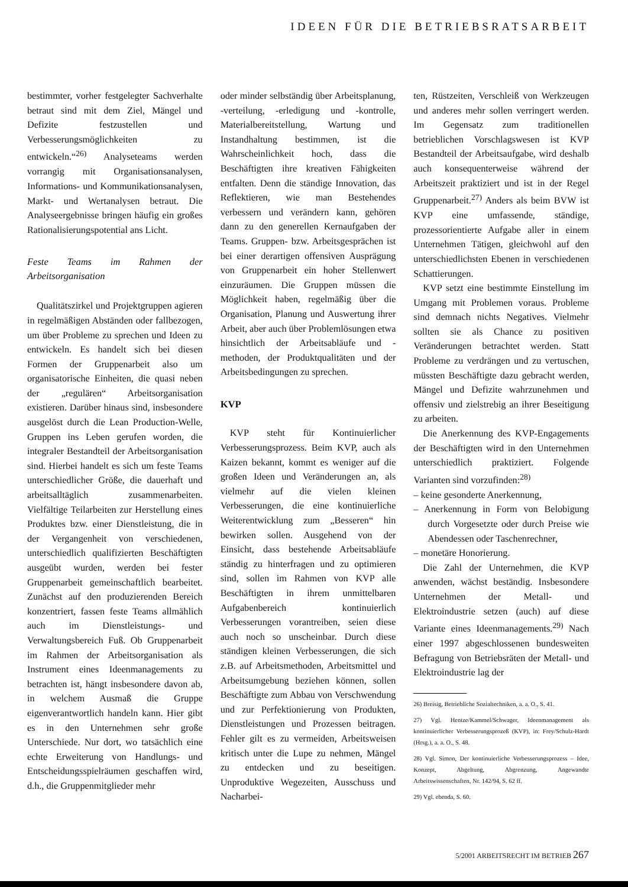IDEEN FÜR DIE BETRIEBSRATSARBEIT
bestimmter, vorher festgelegter Sachverhalte betraut sind mit dem Ziel, Mängel und Defizite festzustellen und Verbesserungsmöglichkeiten zu entwickeln.“<sup>26)</sup> Analyseteams werden vorrangig mit Organisationsanalysen, Informations- und Kommunikationsanalysen, Markt- und Wertanalysen betraut. Die Analyseergebnisse bringen häufig ein großes Rationalisierungspotential ans Licht.
Feste Teams im Rahmen der Arbeitsorganisation
Qualitätszirkel und Projektgruppen agieren in regelmäßigen Abständen oder fallbezogen, um über Probleme zu sprechen und Ideen zu entwickeln. Es handelt sich bei diesen Formen der Gruppenarbeit also um organisatorische Einheiten, die quasi neben der „regulären“ Arbeitsorganisation existieren. Darüber hinaus sind, insbesondere ausgelöst durch die Lean Production-Welle, Gruppen ins Leben gerufen worden, die integraler Bestandteil der Arbeitsorganisation sind. Hierbei handelt es sich um feste Teams unterschiedlicher Größe, die dauerhaft und arbeitsalltäglich zusammenarbeiten. Vielfältige Teilarbeiten zur Herstellung eines Produktes bzw. einer Dienstleistung, die in der Vergangenheit von verschiedenen, unterschiedlich qualifizierten Beschäftigten ausgeübt wurden, werden bei fester Gruppenarbeit gemeinschaftlich bearbeitet. Zunächst auf den produzierenden Bereich konzentriert, fassen feste Teams allmählich auch im Dienstleistungs- und Verwaltungsbereich Fuß. Ob Gruppenarbeit im Rahmen der Arbeitsorganisation als Instrument eines Ideenmanagements zu betrachten ist, hängt insbesondere davon ab, in welchem Ausmaß die Gruppe eigenverantwortlich handeln kann. Hier gibt es in den Unternehmen sehr große Unterschiede. Nur dort, wo tatsächlich eine echte Erweiterung von Handlungs- und Entscheidungsspielräumen geschaffen wird, d.h., die Gruppenmitglieder mehr
oder minder selbständig über Arbeitsplanung, -verteilung, -erledigung und -kontrolle, Materialbereitstellung, Wartung und Instandhaltung bestimmen, ist die Wahrscheinlichkeit hoch, dass die Beschäftigten ihre kreativen Fähigkeiten entfalten. Denn die ständige Innovation, das Reflektieren, wie man Bestehendes verbessern und verändern kann, gehören dann zu den generellen Kernaufgaben der Teams. Gruppen- bzw. Arbeitsgesprächen ist bei einer derartigen offensiven Ausprägung von Gruppenarbeit ein hoher Stellenwert einzuräumen. Die Gruppen müssen die Möglichkeit haben, regelmäßig über die Organisation, Planung und Auswertung ihrer Arbeit, aber auch über Problemlösungen etwa hinsichtlich der Arbeitsabläufe und -methoden, der Produktqualitäten und der Arbeitsbedingungen zu sprechen.
KVP
KVP steht für Kontinuierlicher Verbesserungsprozess. Beim KVP, auch als Kaizen bekannt, kommt es weniger auf die großen Ideen und Veränderungen an, als vielmehr auf die vielen kleinen Verbesserungen, die eine kontinuierliche Weiterentwicklung zum „Besseren“ hin bewirken sollen. Ausgehend von der Einsicht, dass bestehende Arbeitsabläufe ständig zu hinterfragen und zu optimieren sind, sollen im Rahmen von KVP alle Beschäftigten in ihrem unmittelbaren Aufgabenbereich kontinuierlich Verbesserungen vorantreiben, seien diese auch noch so unscheinbar. Durch diese ständigen kleinen Verbesserungen, die sich z.B. auf Arbeitsmethoden, Arbeitsmittel und Arbeitsumgebung beziehen können, sollen Beschäftigte zum Abbau von Verschwendung und zur Perfektionierung von Produkten, Dienstleistungen und Prozessen beitragen. Fehler gilt es zu vermeiden, Arbeitsweisen kritisch unter die Lupe zu nehmen, Mängel zu entdecken und zu beseitigen. Unproduktive Wegezeiten, Ausschuss und Nacharbei-
ten, Rüstzeiten, Verschleiß von Werkzeugen und anderes mehr sollen verringert werden. Im Gegensatz zum traditionellen betrieblichen Vorschlagswesen ist KVP Bestandteil der Arbeitsaufgabe, wird deshalb auch konsequenterweise während der Arbeitszeit praktiziert und ist in der Regel Gruppenarbeit.<sup>27)</sup> Anders als beim BVW ist KVP eine umfassende, ständige, prozessorientierte Aufgabe aller in einem Unternehmen Tätigen, gleichwohl auf den unterschiedlichsten Ebenen in verschiedenen Schattierungen.
KVP setzt eine bestimmte Einstellung im Umgang mit Problemen voraus. Probleme sind demnach nichts Negatives. Vielmehr sollten sie als Chance zu positiven Veränderungen betrachtet werden. Statt Probleme zu verdrängen und zu vertuschen, müssten Beschäftigte dazu gebracht werden, Mängel und Defizite wahrzunehmen und offensiv und zielstrebig an ihrer Beseitigung zu arbeiten.
Die Anerkennung des KVP-Engagements der Beschäftigten wird in den Unternehmen unterschiedlich praktiziert. Folgende Varianten sind vorzufinden:<sup>28)</sup>
– keine gesonderte Anerkennung,
– Anerkennung in Form von Belobigung durch Vorgesetzte oder durch Preise wie Abendessen oder Taschenrechner,
– monetäre Honorierung.
Die Zahl der Unternehmen, die KVP anwenden, wächst beständig. Insbesondere Unternehmen der Metall- und Elektroindustrie setzen (auch) auf diese Variante eines Ideenmanagements.<sup>29)</sup> Nach einer 1997 abgeschlossenen bundesweiten Befragung von Betriebsräten der Metall- und Elektroindustrie lag der
26) Breisig, Betriebliche Sozialtechniken, a. a. O., S. 41.
27) Vgl. Hentze/Kammel/Schwager, Ideenmanagement als kontinuierlicher Verbesserungsprozeß (KVP), in: Frey/Schulz-Hardt (Hrsg.), a. a. O., S. 48.
28) Vgl. Simon, Der kontinuierliche Verbesserungsprozess – Idee, Konzept, Abgeltung, Abgrenzung, Angewandte Arbeitswissenschaften, Nr. 142/94, S. 62 ff.
29) Vgl. ebenda, S. 60.
5/2001 ARBEITSRECHT IM BETRIEB 267